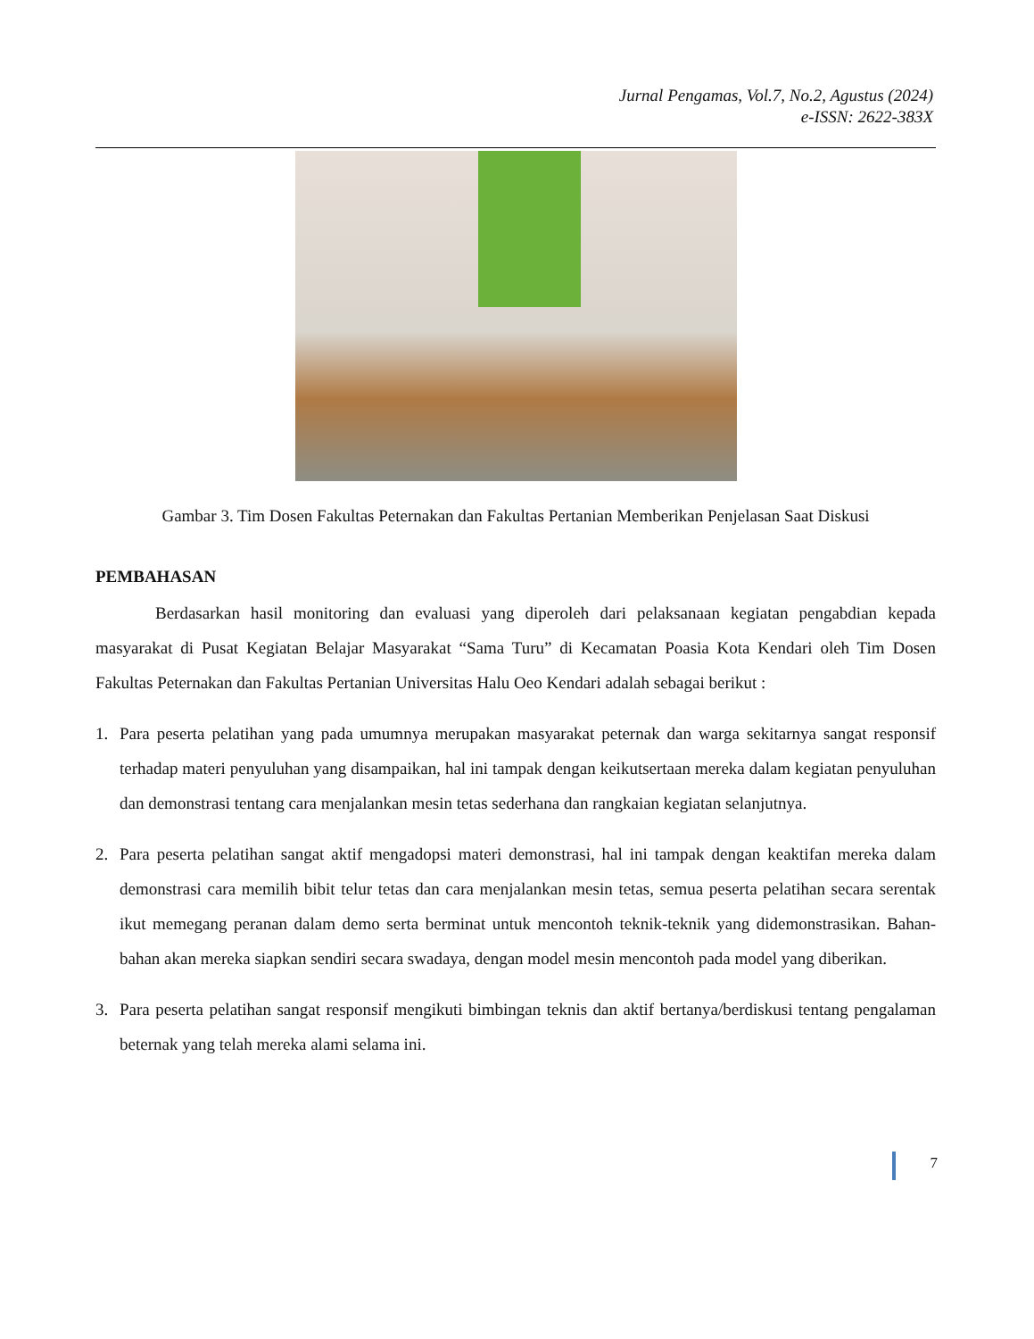Jurnal Pengamas, Vol.7, No.2, Agustus (2024)
e-ISSN: 2622-383X
Gambar 3. Tim Dosen Fakultas Peternakan dan Fakultas Pertanian Memberikan Penjelasan Saat Diskusi
PEMBAHASAN
Berdasarkan hasil monitoring dan evaluasi yang diperoleh dari pelaksanaan kegiatan pengabdian kepada masyarakat di Pusat Kegiatan Belajar Masyarakat “Sama Turu” di Kecamatan Poasia Kota Kendari oleh Tim Dosen Fakultas Peternakan dan Fakultas Pertanian Universitas Halu Oeo Kendari adalah sebagai berikut :
1. Para peserta pelatihan yang pada umumnya merupakan masyarakat peternak dan warga sekitarnya sangat responsif terhadap materi penyuluhan yang disampaikan, hal ini tampak dengan keikutsertaan mereka dalam kegiatan penyuluhan dan demonstrasi tentang cara menjalankan mesin tetas sederhana dan rangkaian kegiatan selanjutnya.
2. Para peserta pelatihan sangat aktif mengadopsi materi demonstrasi, hal ini tampak dengan keaktifan mereka dalam demonstrasi cara memilih bibit telur tetas dan cara menjalankan mesin tetas, semua peserta pelatihan secara serentak ikut memegang peranan dalam demo serta berminat untuk mencontoh teknik-teknik yang didemonstrasikan. Bahan-bahan akan mereka siapkan sendiri secara swadaya, dengan model mesin mencontoh pada model yang diberikan.
3. Para peserta pelatihan sangat responsif mengikuti bimbingan teknis dan aktif bertanya/berdiskusi tentang pengalaman beternak yang telah mereka alami selama ini.
7